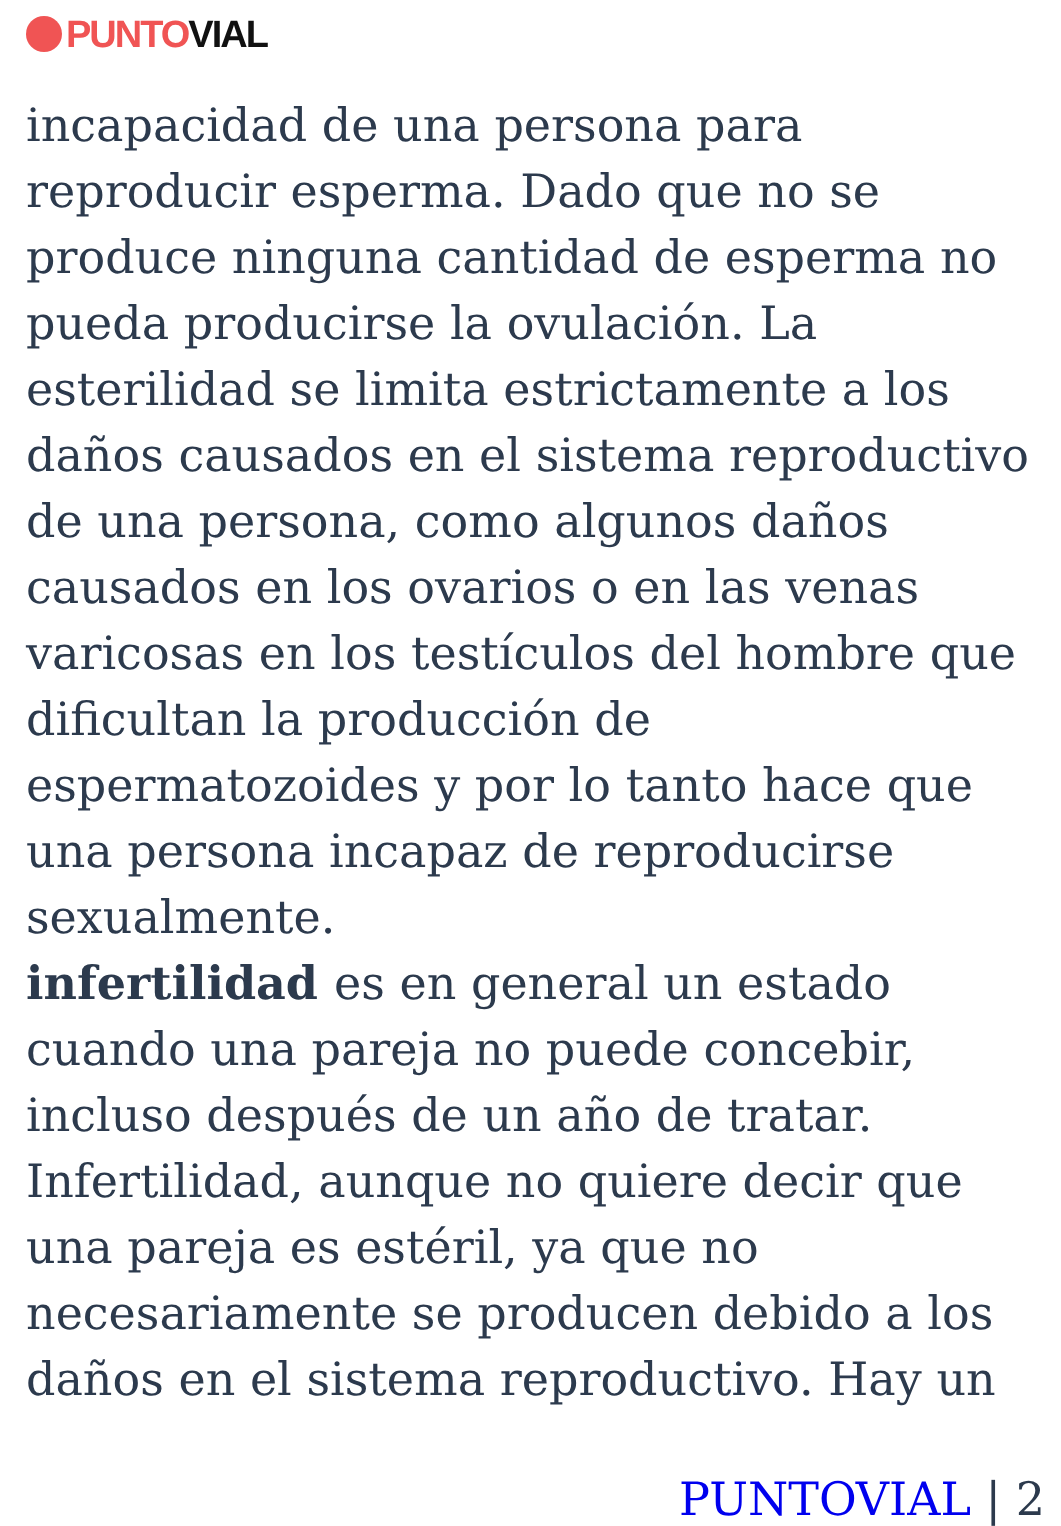PUNTO VIAL
incapacidad de una persona para reproducir esperma. Dado que no se produce ninguna cantidad de esperma no pueda producirse la ovulación. La esterilidad se limita estrictamente a los daños causados en el sistema reproductivo de una persona, como algunos daños causados en los ovarios o en las venas varicosas en los testículos del hombre que dificultan la producción de espermatozoides y por lo tanto hace que una persona incapaz de reproducirse sexualmente.
infertilidad es en general un estado cuando una pareja no puede concebir, incluso después de un año de tratar. Infertilidad, aunque no quiere decir que una pareja es estéril, ya que no necesariamente se producen debido a los daños en el sistema reproductivo. Hay un
PUNTOVIAL | 2